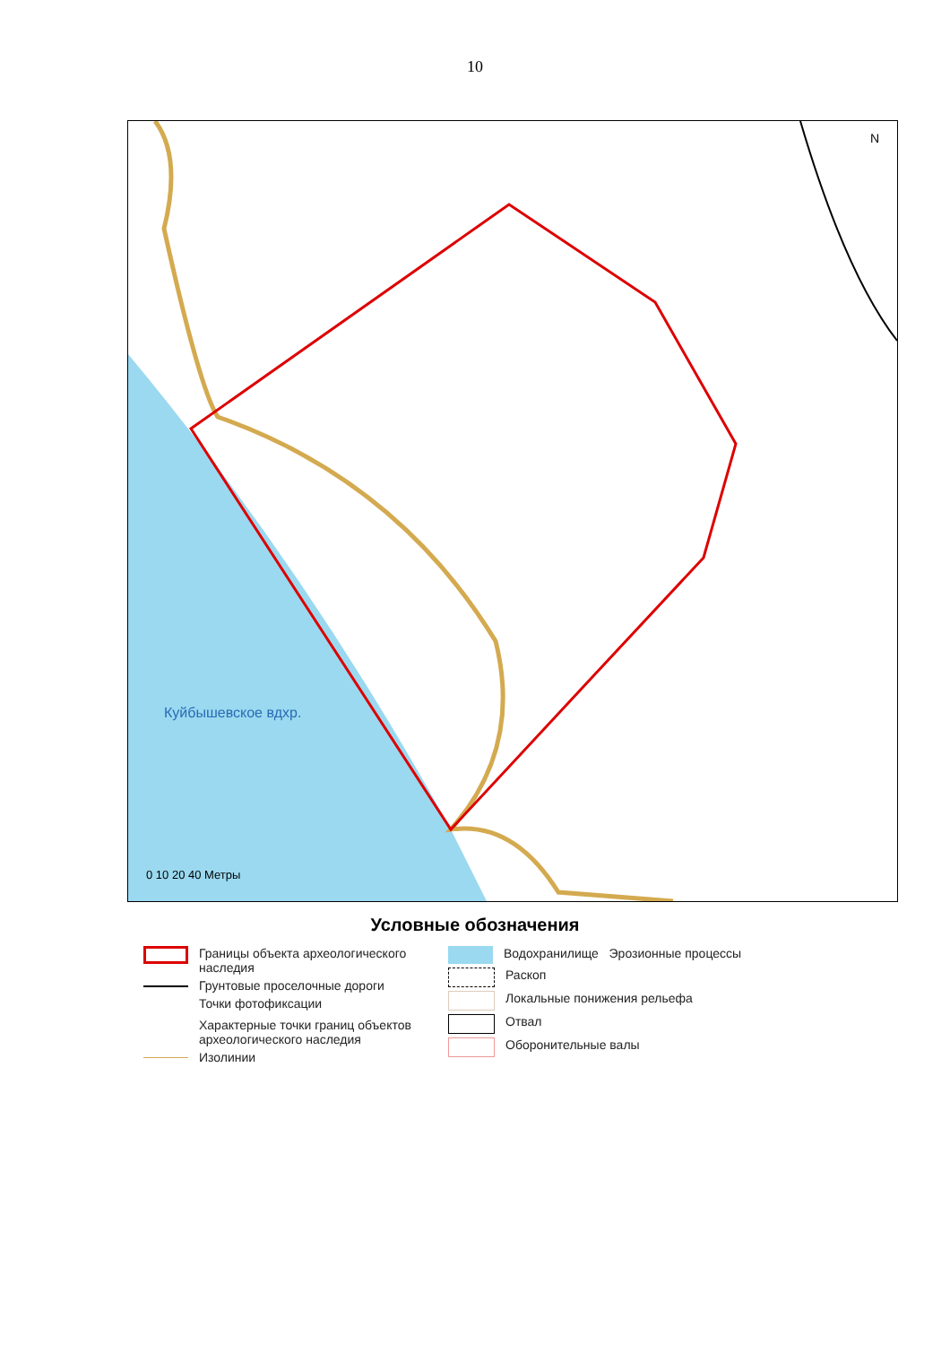10
Куйбышевское вдхр.
N
0 10 20 40 Метры
Условные обозначения
Границы объекта археологического наследия
Грунтовые проселочные дороги
Точки фотофиксации
Характерные точки границ объектов археологического наследия
Изолинии
Водохранилище Эрозионные процессы
Раскоп
Локальные понижения рельефа
Отвал
Оборонительные валы